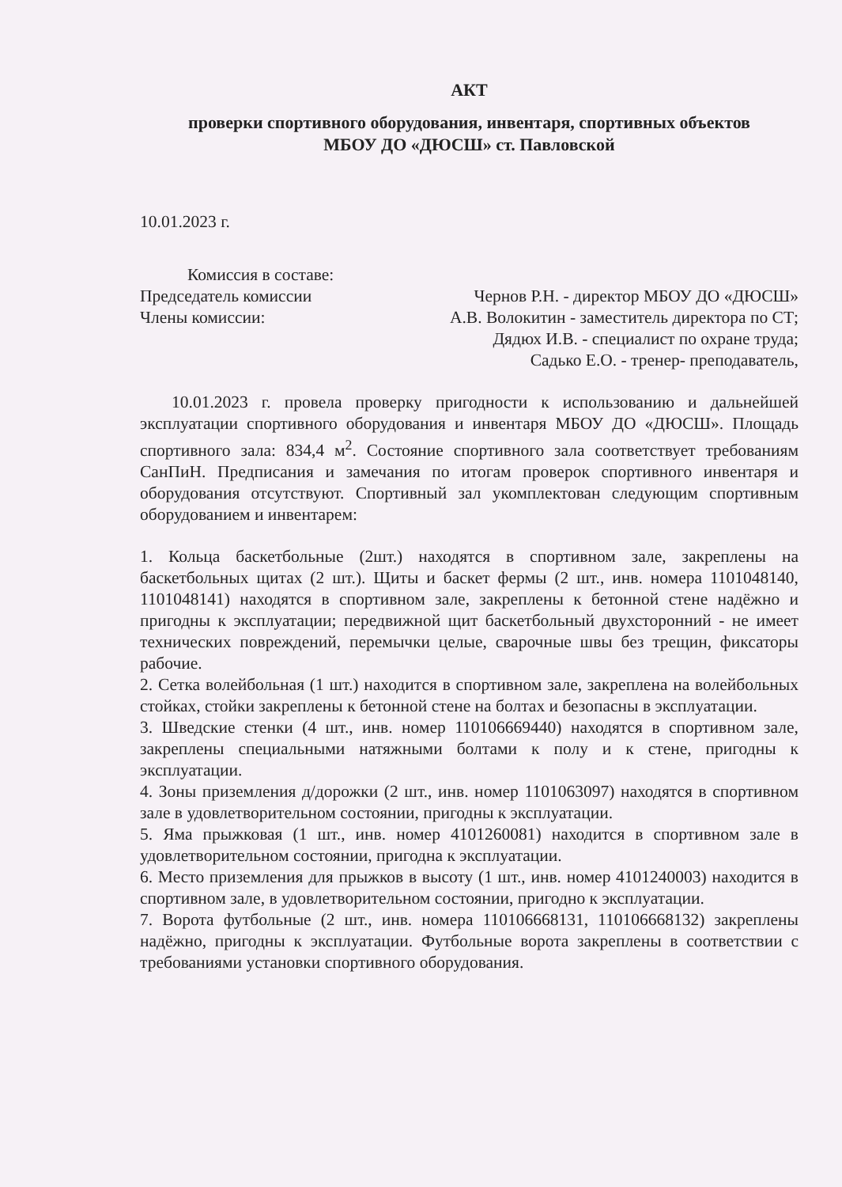АКТ
проверки спортивного оборудования, инвентаря, спортивных объектов
МБОУ ДО «ДЮСШ» ст. Павловской
10.01.2023 г.
Комиссия в составе:
Председатель комиссии Чернов Р.Н. - директор МБОУ ДО «ДЮСШ»
Члены комиссии: А.В. Волокитин - заместитель директора по СТ;
Дядюх И.В. - специалист по охране труда;
Садько Е.О. - тренер- преподаватель,
10.01.2023 г. провела проверку пригодности к использованию и дальнейшей эксплуатации спортивного оборудования и инвентаря МБОУ ДО «ДЮСШ». Площадь спортивного зала: 834,4 м<sup>2</sup>. Состояние спортивного зала соответствует требованиям СанПиН. Предписания и замечания по итогам проверок спортивного инвентаря и оборудования отсутствуют. Спортивный зал укомплектован следующим спортивным оборудованием и инвентарем:
1. Кольца баскетбольные (2шт.) находятся в спортивном зале, закреплены на баскетбольных щитах (2 шт.). Щиты и баскет фермы (2 шт., инв. номера 1101048140, 1101048141) находятся в спортивном зале, закреплены к бетонной стене надёжно и пригодны к эксплуатации; передвижной щит баскетбольный двухсторонний - не имеет технических повреждений, перемычки целые, сварочные швы без трещин, фиксаторы рабочие.
2. Сетка волейбольная (1 шт.) находится в спортивном зале, закреплена на волейбольных стойках, стойки закреплены к бетонной стене на болтах и безопасны в эксплуатации.
3. Шведские стенки (4 шт., инв. номер 110106669440) находятся в спортивном зале, закреплены специальными натяжными болтами к полу и к стене, пригодны к эксплуатации.
4. Зоны приземления д/дорожки (2 шт., инв. номер 1101063097) находятся в спортивном зале в удовлетворительном состоянии, пригодны к эксплуатации.
5. Яма прыжковая (1 шт., инв. номер 4101260081) находится в спортивном зале в удовлетворительном состоянии, пригодна к эксплуатации.
6. Место приземления для прыжков в высоту (1 шт., инв. номер 4101240003) находится в спортивном зале, в удовлетворительном состоянии, пригодно к эксплуатации.
7. Ворота футбольные (2 шт., инв. номера 110106668131, 110106668132) закреплены надёжно, пригодны к эксплуатации. Футбольные ворота закреплены в соответствии с требованиями установки спортивного оборудования.